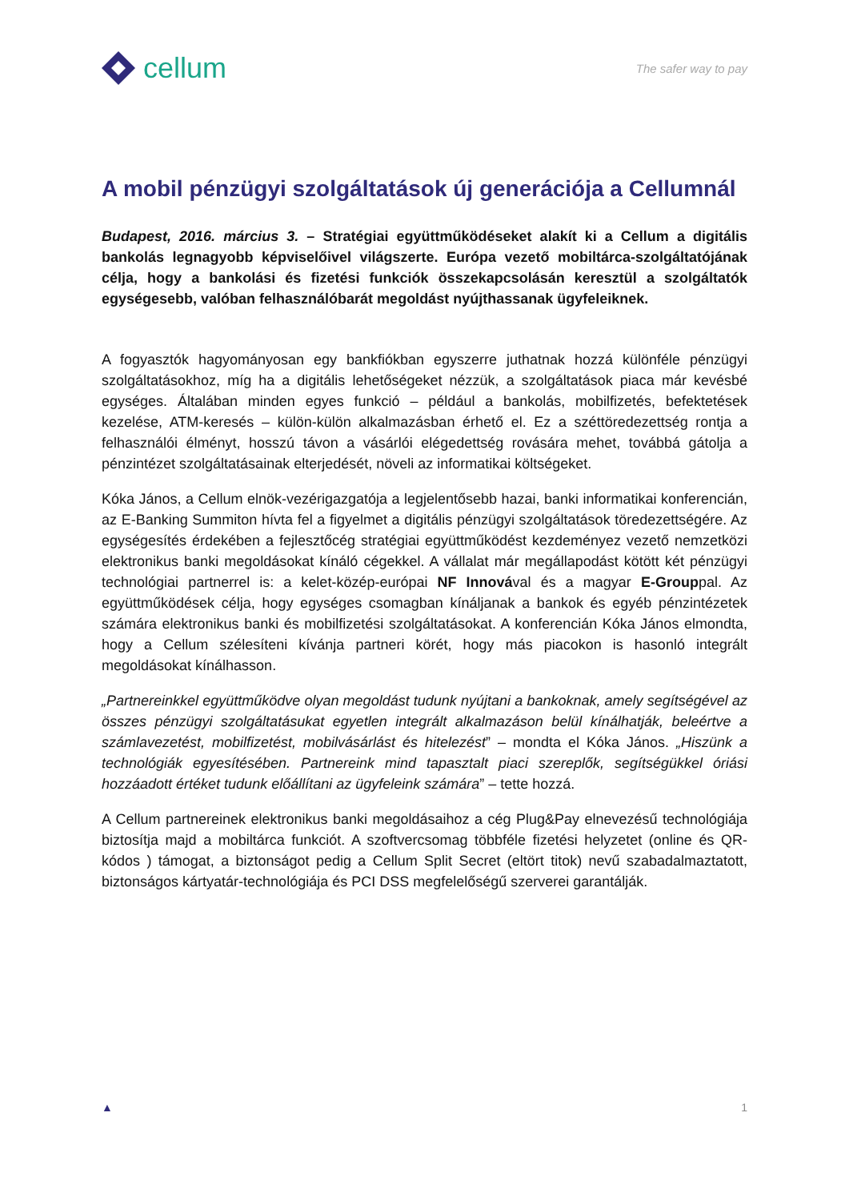cellum
The safer way to pay
A mobil pénzügyi szolgáltatások új generációja a Cellumnál
Budapest, 2016. március 3. – Stratégiai együttműködéseket alakít ki a Cellum a digitális bankolás legnagyobb képviselőivel világszerte. Európa vezető mobiltárca-szolgáltatójának célja, hogy a bankolási és fizetési funkciók összekapcsolásán keresztül a szolgáltatók egységesebb, valóban felhasználóbarát megoldást nyújthassanak ügyfeleiknek.
A fogyasztók hagyományosan egy bankfiókban egyszerre juthatnak hozzá különféle pénzügyi szolgáltatásokhoz, míg ha a digitális lehetőségeket nézzük, a szolgáltatások piaca már kevésbé egységes. Általában minden egyes funkció – például a bankolás, mobilfizetés, befektetések kezelése, ATM-keresés – külön-külön alkalmazásban érhető el. Ez a széttöredezettség rontja a felhasználói élményt, hosszú távon a vásárlói elégedettség rovására mehet, továbbá gátolja a pénzintézet szolgáltatásainak elterjedését, növeli az informatikai költségeket.
Kóka János, a Cellum elnök-vezérigazgatója a legjelentősebb hazai, banki informatikai konferencián, az E-Banking Summiton hívta fel a figyelmet a digitális pénzügyi szolgáltatások töredezettségére. Az egységesítés érdekében a fejlesztőcég stratégiai együttműködést kezdeményez vezető nemzetközi elektronikus banki megoldásokat kínáló cégekkel. A vállalat már megállapodást kötött két pénzügyi technológiai partnerrel is: a kelet-közép-európai NF Innovával és a magyar E-Grouppal. Az együttműködések célja, hogy egységes csomagban kínáljanak a bankok és egyéb pénzintézetek számára elektronikus banki és mobilfizetési szolgáltatásokat. A konferencián Kóka János elmondta, hogy a Cellum szélesíteni kívánja partneri körét, hogy más piacokon is hasonló integrált megoldásokat kínálhasson.
„Partnereinkkel együttműködve olyan megoldást tudunk nyújtani a bankoknak, amely segítségével az összes pénzügyi szolgáltatásukat egyetlen integrált alkalmazáson belül kínálhatják, beleértve a számlavezetést, mobilfizetést, mobilvásárlást és hitelezést” – mondta el Kóka János. „Hiszünk a technológiák egyesítésében. Partnereink mind tapasztalt piaci szereplők, segítségükkel óriási hozzáadott értéket tudunk előállítani az ügyfeleink számára” – tette hozzá.
A Cellum partnereinek elektronikus banki megoldásaihoz a cég Plug&Pay elnevezésű technológiája biztosítja majd a mobiltárca funkciót. A szoftvercsomag többféle fizetési helyzetet (online és QR-kódos ) támogat, a biztonságot pedig a Cellum Split Secret (eltört titok) nevű szabadalmaztatott, biztonságos kártyatár-technológiája és PCI DSS megfelelőségű szerverei garantálják.
▲ 1